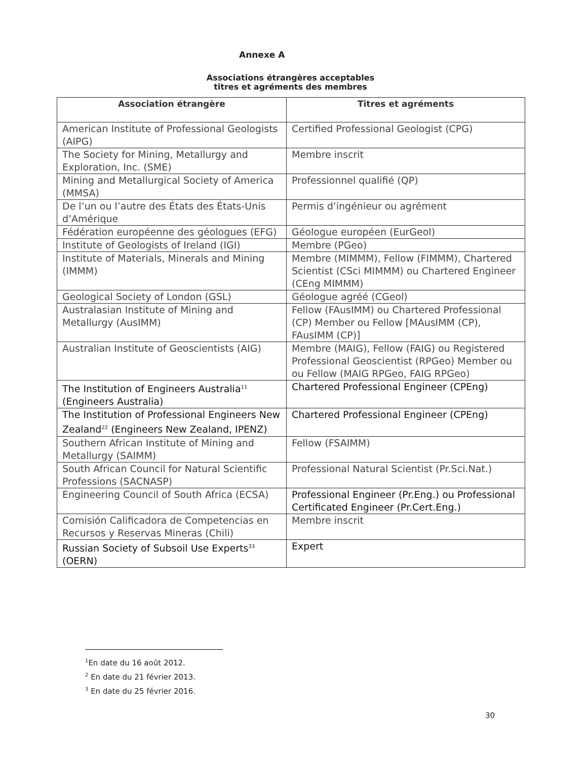Annexe A
Associations étrangères acceptables
titres et agréments des membres
| Association étrangère | Titres et agréments |
| --- | --- |
| American Institute of Professional Geologists (AIPG) | Certified Professional Geologist (CPG) |
| The Society for Mining, Metallurgy and Exploration, Inc. (SME) | Membre inscrit |
| Mining and Metallurgical Society of America (MMSA) | Professionnel qualifié (QP) |
| De l’un ou l’autre des États des États-Unis d’Amérique | Permis d’ingénieur ou agrément |
| Fédération européenne des géologues (EFG) | Géologue européen (EurGeol) |
| Institute of Geologists of Ireland (IGI) | Membre (PGeo) |
| Institute of Materials, Minerals and Mining (IMMM) | Membre (MIMMM), Fellow (FIMMM), Chartered Scientist (CSci MIMMM) ou Chartered Engineer (CEng MIMMM) |
| Geological Society of London (GSL) | Géologue agréé (CGeol) |
| Australasian Institute of Mining and Metallurgy (AusIMM) | Fellow (FAusIMM) ou Chartered Professional (CP) Member ou Fellow [MAusIMM (CP), FAusIMM (CP)] |
| Australian Institute of Geoscientists (AIG) | Membre (MAIG), Fellow (FAIG) ou Registered Professional Geoscientist (RPGeo) Member ou ou Fellow (MAIG RPGeo, FAIG RPGeo) |
| The Institution of Engineers Australia<sup>11</sup> (Engineers Australia) | Chartered Professional Engineer (CPEng) |
| The Institution of Professional Engineers New Zealand<sup>22</sup> (Engineers New Zealand, IPENZ) | Chartered Professional Engineer (CPEng) |
| Southern African Institute of Mining and Metallurgy (SAIMM) | Fellow (FSAIMM) |
| South African Council for Natural Scientific Professions (SACNASP) | Professional Natural Scientist (Pr.Sci.Nat.) |
| Engineering Council of South Africa (ECSA) | Professional Engineer (Pr.Eng.) ou Professional Certificated Engineer (Pr.Cert.Eng.) |
| Comisión Calificadora de Competencias en Recursos y Reservas Mineras (Chili) | Membre inscrit |
| Russian Society of Subsoil Use Experts<sup>33</sup> (OERN) | Expert |
<sup>1</sup> En date du 16 août 2012.
<sup>2</sup> En date du 21 février 2013.
<sup>3</sup> En date du 25 février 2016.
30